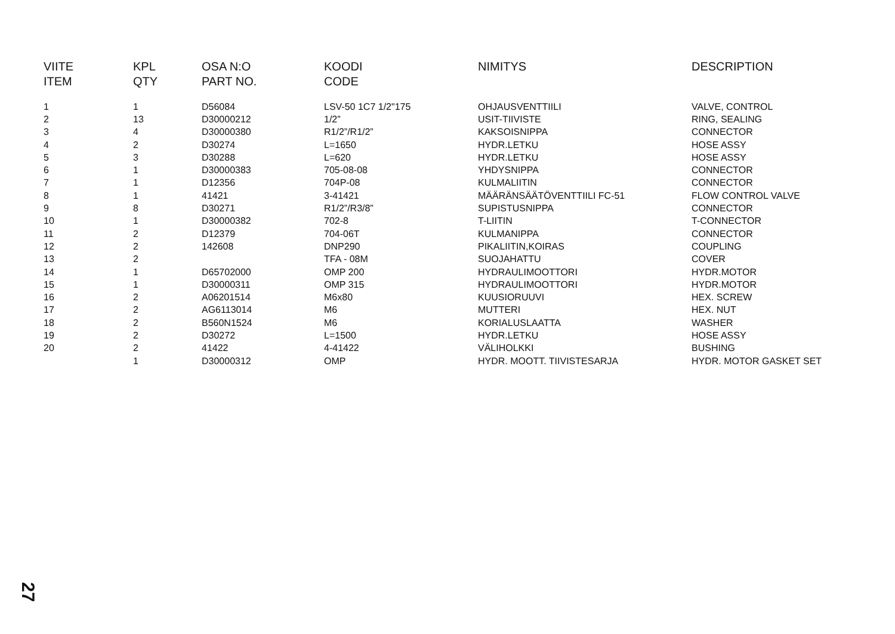| VIITE | KPL | OSA N:O | KOODI | NIMITYS | DESCRIPTION |
| --- | --- | --- | --- | --- | --- |
| ITEM | QTY | PART NO. | CODE | | |
| 1 | 1 | D56084 | LSV-50 1C7 1/2"175 | OHJAUSVENTTIILI | VALVE, CONTROL |
| 2 | 13 | D30000212 | 1/2” | USIT-TIIVISTE | RING, SEALING |
| 3 | 4 | D30000380 | R1/2”/R1/2” | KAKSOISNIPPA | CONNECTOR |
| 4 | 2 | D30274 | L=1650 | HYDR.LETKU | HOSE ASSY |
| 5 | 3 | D30288 | L=620 | HYDR.LETKU | HOSE ASSY |
| 6 | 1 | D30000383 | 705-08-08 | YHDYSNIPPA | CONNECTOR |
| 7 | 1 | D12356 | 704P-08 | KULMALIITIN | CONNECTOR |
| 8 | 1 | 41421 | 3-41421 | MÄÄRÄNSÄÄTÖVENTTIILI FC-51 | FLOW CONTROL VALVE |
| 9 | 8 | D30271 | R1/2”/R3/8” | SUPISTUSNIPPA | CONNECTOR |
| 10 | 1 | D30000382 | 702-8 | T-LIITIN | T-CONNECTOR |
| 11 | 2 | D12379 | 704-06T | KULMANIPPA | CONNECTOR |
| 12 | 2 | 142608 | DNP290 | PIKALIITIN,KOIRAS | COUPLING |
| 13 | 2 | | TFA - 08M | SUOJAHATTU | COVER |
| 14 | 1 | D65702000 | OMP 200 | HYDRAULIMOOTTORI | HYDR.MOTOR |
| 15 | 1 | D30000311 | OMP 315 | HYDRAULIMOOTTORI | HYDR.MOTOR |
| 16 | 2 | A06201514 | M6x80 | KUUSIORUUVI | HEX. SCREW |
| 17 | 2 | AG6113014 | M6 | MUTTERI | HEX. NUT |
| 18 | 2 | B560N1524 | M6 | KORIALUSLAATTA | WASHER |
| 19 | 2 | D30272 | L=1500 | HYDR.LETKU | HOSE ASSY |
| 20 | 2 | 41422 | 4-41422 | VÄLIHOLKKI | BUSHING |
| | 1 | D30000312 | OMP | HYDR. MOOTT. TIIVISTESARJA | HYDR. MOTOR GASKET SET |
27